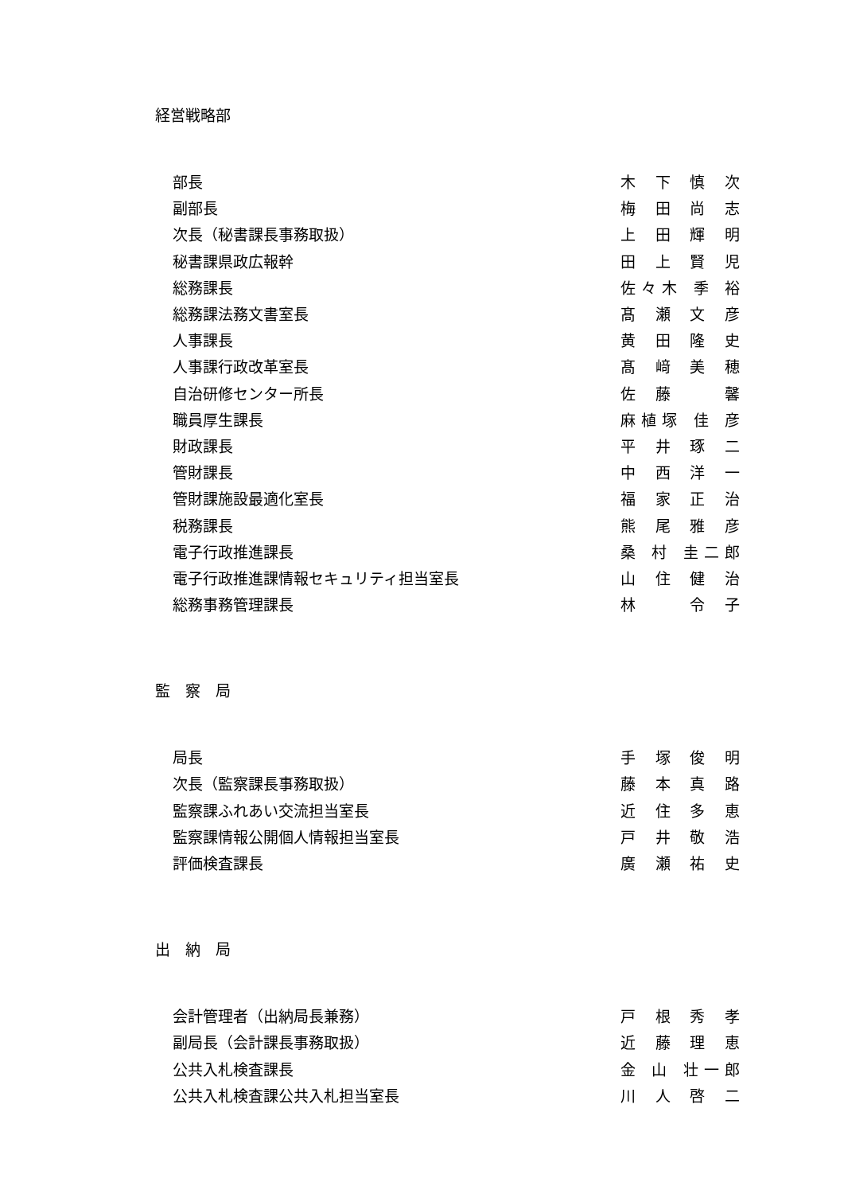経営戦略部
| 部長 | 木 下 慎 次 |
| 副部長 | 梅 田 尚 志 |
| 次長（秘書課長事務取扱） | 上 田 輝 明 |
| 秘書課県政広報幹 | 田 上 賢 児 |
| 総務課長 | 佐々木 季 裕 |
| 総務課法務文書室長 | 髙 瀬 文 彦 |
| 人事課長 | 黄 田 隆 史 |
| 人事課行政改革室長 | 髙 﨑 美 穂 |
| 自治研修センター所長 | 佐 藤 馨 |
| 職員厚生課長 | 麻植塚 佳 彦 |
| 財政課長 | 平 井 琢 二 |
| 管財課長 | 中 西 洋 一 |
| 管財課施設最適化室長 | 福 家 正 治 |
| 税務課長 | 熊 尾 雅 彦 |
| 電子行政推進課長 | 桑 村 圭二郎 |
| 電子行政推進課情報セキュリティ担当室長 | 山 住 健 治 |
| 総務事務管理課長 | 林 令 子 |
監　察　局
| 局長 | 手 塚 俊 明 |
| 次長（監察課長事務取扱） | 藤 本 真 路 |
| 監察課ふれあい交流担当室長 | 近 住 多 恵 |
| 監察課情報公開個人情報担当室長 | 戸 井 敬 浩 |
| 評価検査課長 | 廣 瀬 祐 史 |
出　納　局
| 会計管理者（出納局長兼務） | 戸 根 秀 孝 |
| 副局長（会計課長事務取扱） | 近 藤 理 恵 |
| 公共入札検査課長 | 金 山 壮一郎 |
| 公共入札検査課公共入札担当室長 | 川 人 啓 二 |